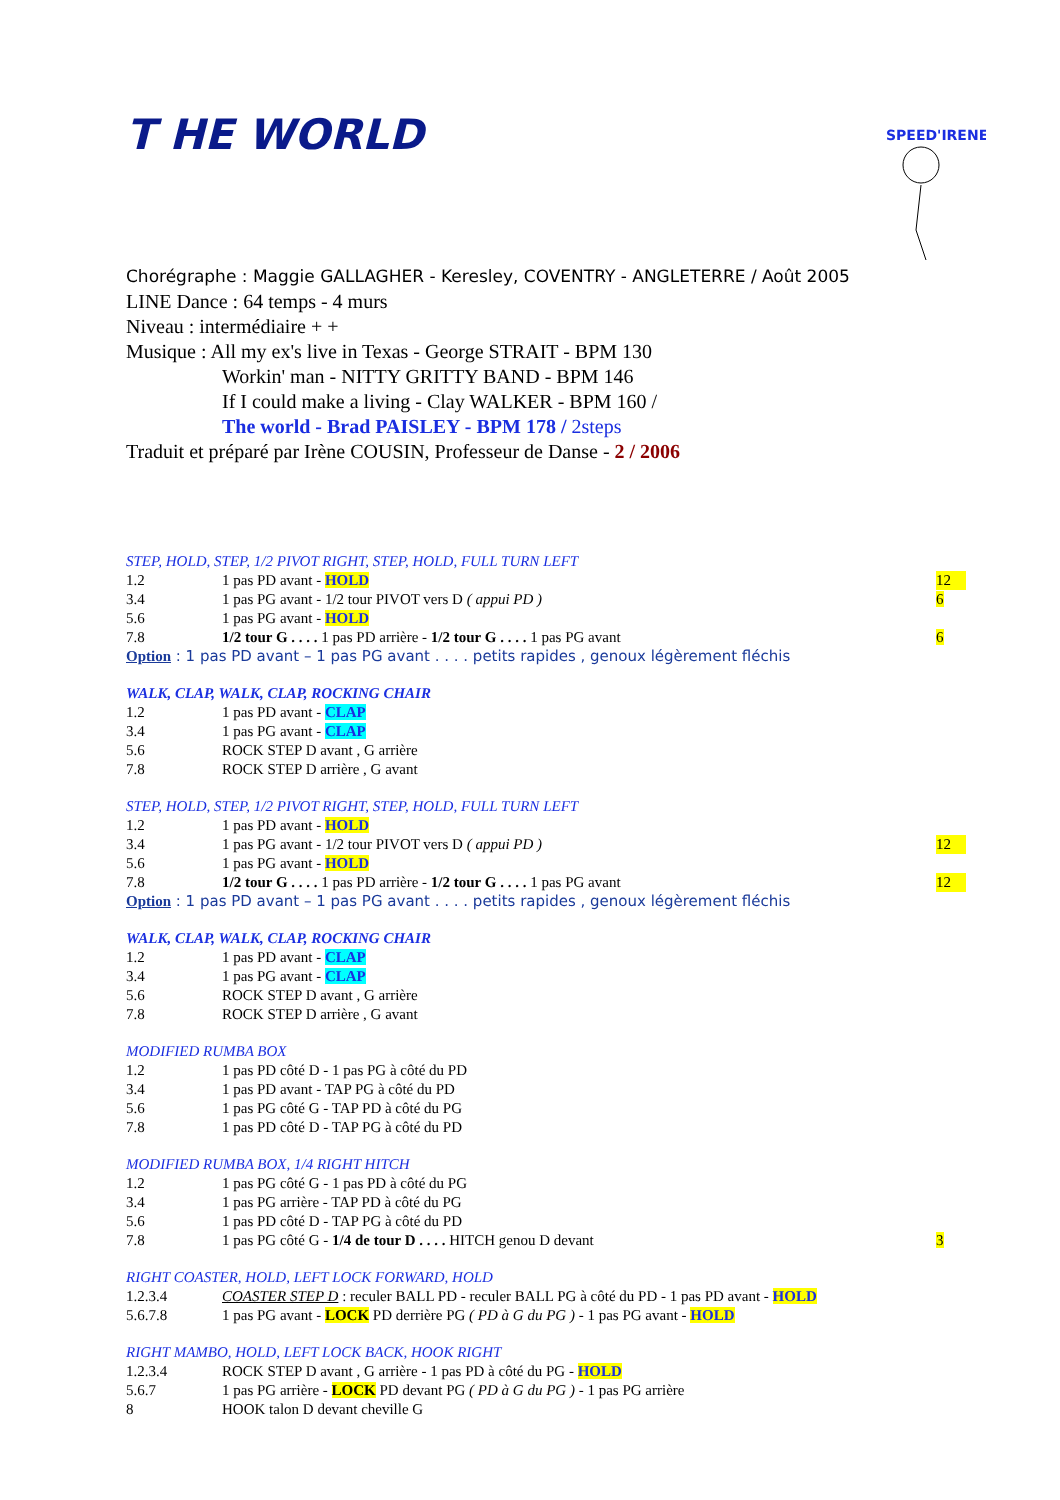T HE WORLD
SPEED'IRENE
Chorégraphe : Maggie GALLAGHER - Keresley, COVENTRY - ANGLETERRE / Août 2005
LINE Dance : 64 temps - 4 murs
Niveau : intermédiaire + +
Musique : All my ex's live in Texas - George STRAIT - BPM 130
Workin' man - NITTY GRITTY BAND - BPM 146
If I could make a living - Clay WALKER - BPM 160 /
The world - Brad PAISLEY - BPM 178 / 2steps
Traduit et préparé par Irène COUSIN, Professeur de Danse - 2 / 2006
STEP, HOLD, STEP, 1/2 PIVOT RIGHT, STEP, HOLD, FULL TURN LEFT
1.2 1 pas PD avant - HOLD 12
3.4 1 pas PG avant - 1/2 tour PIVOT vers D ( appui PD ) 6
5.6 1 pas PG avant - HOLD
7.8 1/2 tour G . . . . 1 pas PD arrière - 1/2 tour G . . . . 1 pas PG avant 6
Option : 1 pas PD avant – 1 pas PG avant . . . . petits rapides , genoux légèrement fléchis
WALK, CLAP, WALK, CLAP, ROCKING CHAIR
1.2 1 pas PD avant - CLAP
3.4 1 pas PG avant - CLAP
5.6 ROCK STEP D avant , G arrière
7.8 ROCK STEP D arrière , G avant
STEP, HOLD, STEP, 1/2 PIVOT RIGHT, STEP, HOLD, FULL TURN LEFT
1.2 1 pas PD avant - HOLD
3.4 1 pas PG avant - 1/2 tour PIVOT vers D ( appui PD ) 12
5.6 1 pas PG avant - HOLD
7.8 1/2 tour G . . . . 1 pas PD arrière - 1/2 tour G . . . . 1 pas PG avant 12
Option : 1 pas PD avant – 1 pas PG avant . . . . petits rapides , genoux légèrement fléchis
WALK, CLAP, WALK, CLAP, ROCKING CHAIR
1.2 1 pas PD avant - CLAP
3.4 1 pas PG avant - CLAP
5.6 ROCK STEP D avant , G arrière
7.8 ROCK STEP D arrière , G avant
MODIFIED RUMBA BOX
1.2 1 pas PD côté D - 1 pas PG à côté du PD
3.4 1 pas PD avant - TAP PG à côté du PD
5.6 1 pas PG côté G - TAP PD à côté du PG
7.8 1 pas PD côté D - TAP PG à côté du PD
MODIFIED RUMBA BOX, 1/4 RIGHT HITCH
1.2 1 pas PG côté G - 1 pas PD à côté du PG
3.4 1 pas PG arrière - TAP PD à côté du PG
5.6 1 pas PD côté D - TAP PG à côté du PD
7.8 1 pas PG côté G - 1/4 de tour D . . . . HITCH genou D devant 3
RIGHT COASTER, HOLD, LEFT LOCK FORWARD, HOLD
1.2.3.4 COASTER STEP D : reculer BALL PD - reculer BALL PG à côté du PD - 1 pas PD avant - HOLD
5.6.7.8 1 pas PG avant - LOCK PD derrière PG ( PD à G du PG ) - 1 pas PG avant - HOLD
RIGHT MAMBO, HOLD, LEFT LOCK BACK, HOOK RIGHT
1.2.3.4 ROCK STEP D avant , G arrière - 1 pas PD à côté du PG - HOLD
5.6.7 1 pas PG arrière - LOCK PD devant PG ( PD à G du PG ) - 1 pas PG arrière
8 HOOK talon D devant cheville G